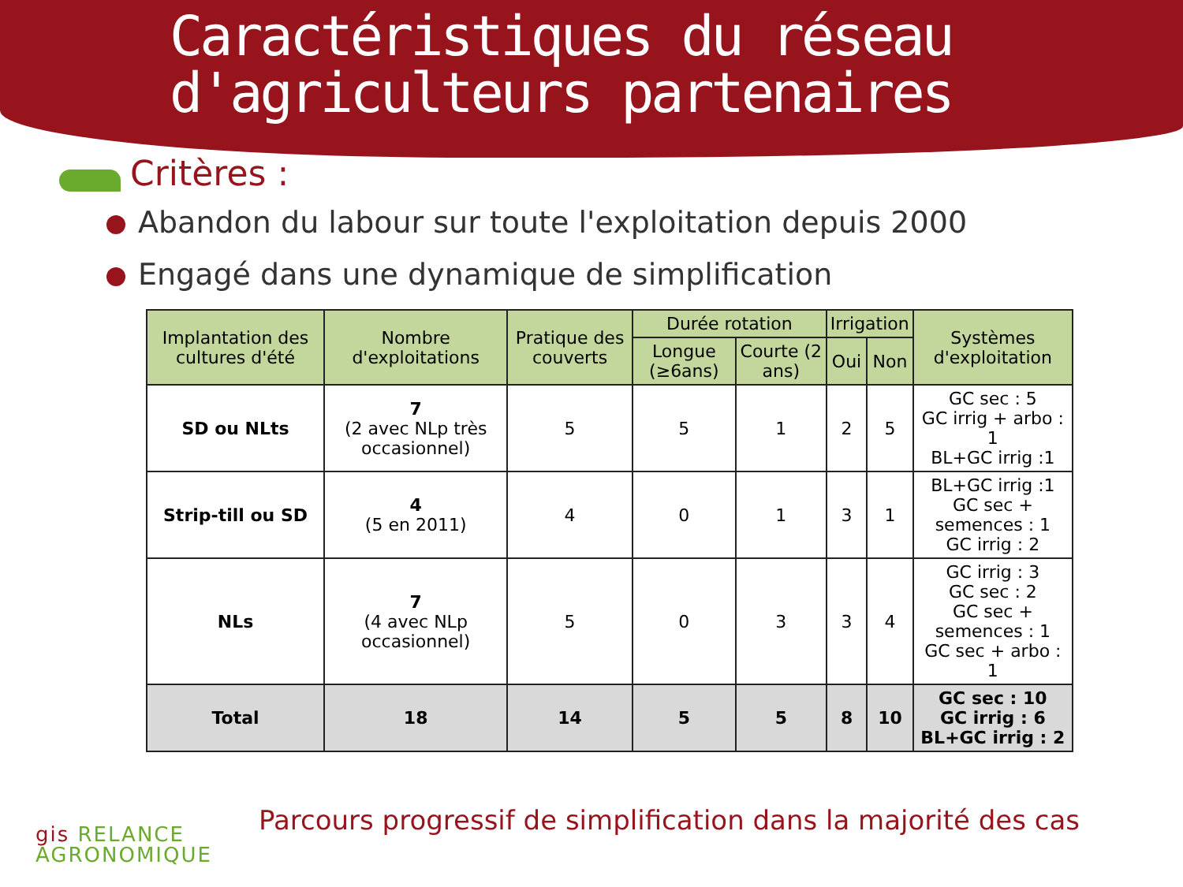Caractéristiques du réseau d'agriculteurs partenaires
Critères :
Abandon du labour sur toute l'exploitation depuis 2000
Engagé dans une dynamique de simplification
| Implantation des cultures d'été | Nombre d'exploitations | Pratique des couverts | Durée rotation | | Irrigation | | Systèmes d'exploitation |
| --- | --- | --- | --- | --- | --- | --- | --- |
| | | | Longue (≥6ans) | Courte (2 ans) | Oui | Non | |
| SD ou NLts | 7 (2 avec NLp très occasionnel) | 5 | 5 | 1 | 2 | 5 | GC sec : 5 GC irrig + arbo : 1 BL+GC irrig :1 |
| Strip-till ou SD | 4 (5 en 2011) | 4 | 0 | 1 | 3 | 1 | BL+GC irrig :1 GC sec + semences : 1 GC irrig : 2 |
| NLs | 7 (4 avec NLp occasionnel) | 5 | 0 | 3 | 3 | 4 | GC irrig : 3 GC sec : 2 GC sec + semences : 1 GC sec + arbo : 1 |
| Total | 18 | 14 | 5 | 5 | 8 | 10 | GC sec : 10 GC irrig : 6 BL+GC irrig : 2 |
gis RELANCE
AGRONOMIQUE
Parcours progressif de simplification dans la majorité des cas